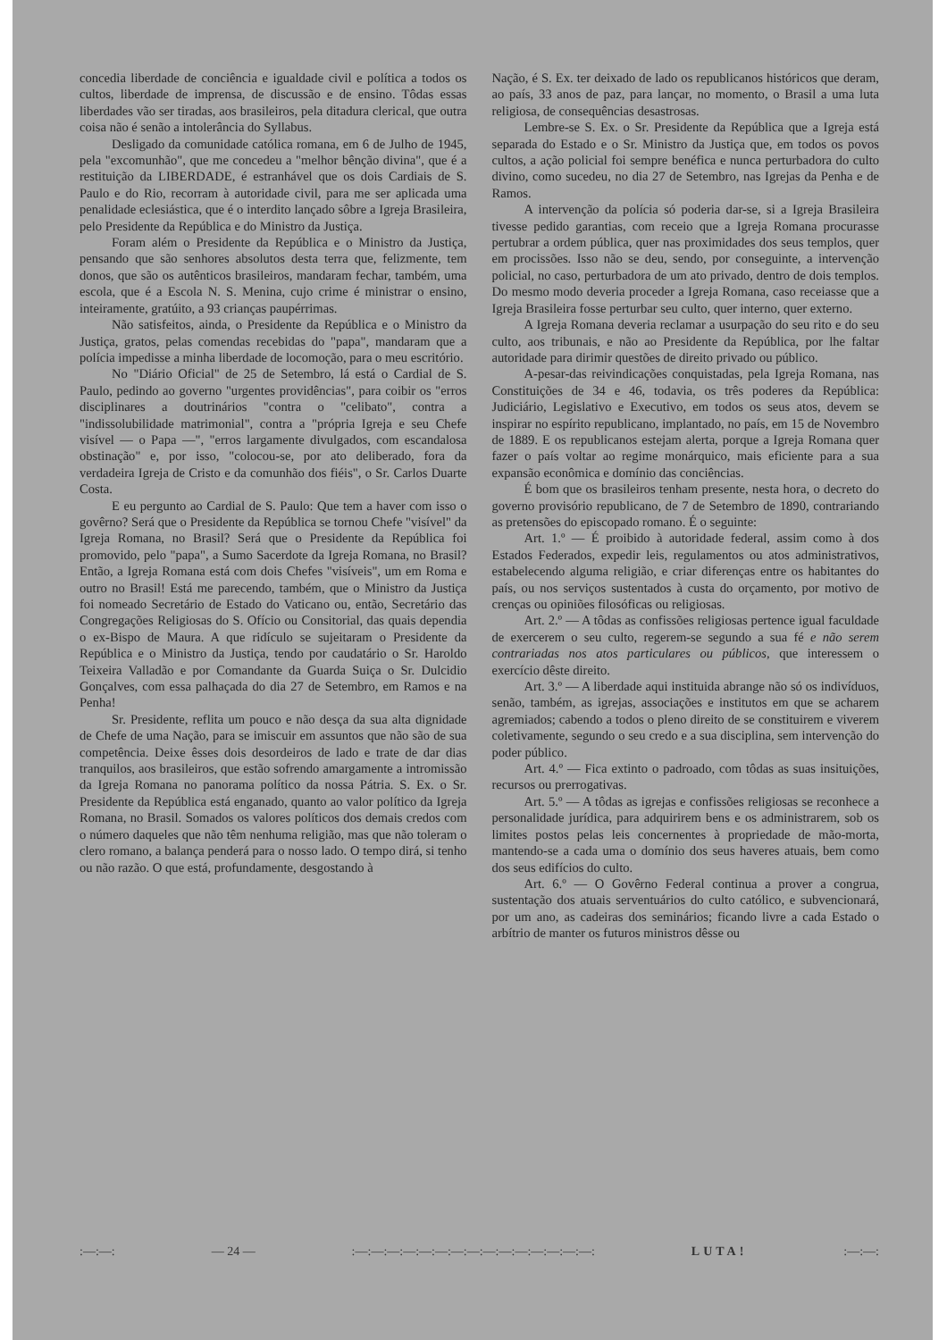concedia liberdade de conciência e igualdade civil e política a todos os cultos, liberdade de imprensa, de discussão e de ensino. Tôdas essas liberdades vão ser tiradas, aos brasileiros, pela ditadura clerical, que outra coisa não é senão a intolerância do Syllabus.
Desligado da comunidade católica romana, em 6 de Julho de 1945, pela "excomunhão", que me concedeu a "melhor bênção divina", que é a restituição da LIBERDADE, é estranhável que os dois Cardiais de S. Paulo e do Rio, recorram à autoridade civil, para me ser aplicada uma penalidade eclesiástica, que é o interdito lançado sôbre a Igreja Brasileira, pelo Presidente da República e do Ministro da Justiça.
Foram além o Presidente da República e o Ministro da Justiça, pensando que são senhores absolutos desta terra que, felizmente, tem donos, que são os autênticos brasileiros, mandaram fechar, também, uma escola, que é a Escola N. S. Menina, cujo crime é ministrar o ensino, inteiramente, gratúito, a 93 crianças paupérrimas.
Não satisfeitos, ainda, o Presidente da República e o Ministro da Justiça, gratos, pelas comendas recebidas do "papa", mandaram que a polícia impedisse a minha liberdade de locomoção, para o meu escritório.
No "Diário Oficial" de 25 de Setembro, lá está o Cardial de S. Paulo, pedindo ao governo "urgentes providências", para coibir os "erros disciplinares a doutrinários "contra o "celibato", contra a "indissolubilidade matrimonial", contra a "própria Igreja e seu Chefe visível — o Papa —", "erros largamente divulgados, com escandalosa obstinação" e, por isso, "colocou-se, por ato deliberado, fora da verdadeira Igreja de Cristo e da comunhão dos fiéis", o Sr. Carlos Duarte Costa.
E eu pergunto ao Cardial de S. Paulo: Que tem a haver com isso o govêrno? Será que o Presidente da República se tornou Chefe "visível" da Igreja Romana, no Brasil? Será que o Presidente da República foi promovido, pelo "papa", a Sumo Sacerdote da Igreja Romana, no Brasil? Então, a Igreja Romana está com dois Chefes "visíveis", um em Roma e outro no Brasil! Está me parecendo, também, que o Ministro da Justiça foi nomeado Secretário de Estado do Vaticano ou, então, Secretário das Congregações Religiosas do S. Ofício ou Consitorial, das quais dependia o ex-Bispo de Maura. A que ridículo se sujeitaram o Presidente da República e o Ministro da Justiça, tendo por caudatário o Sr. Haroldo Teixeira Valladão e por Comandante da Guarda Suiça o Sr. Dulcidio Gonçalves, com essa palhaçada do dia 27 de Setembro, em Ramos e na Penha!
Sr. Presidente, reflita um pouco e não desça da sua alta dignidade de Chefe de uma Nação, para se imiscuir em assuntos que não são de sua competência. Deixe êsses dois desordeiros de lado e trate de dar dias tranquilos, aos brasileiros, que estão sofrendo amargamente a intromissão da Igreja Romana no panorama político da nossa Pátria. S. Ex. o Sr. Presidente da República está enganado, quanto ao valor político da Igreja Romana, no Brasil. Somados os valores políticos dos demais credos com o número daqueles que não têm nenhuma religião, mas que não toleram o clero romano, a balança penderá para o nosso lado. O tempo dirá, si tenho ou não razão. O que está, profundamente, desgostando à
Nação, é S. Ex. ter deixado de lado os republicanos históricos que deram, ao país, 33 anos de paz, para lançar, no momento, o Brasil a uma luta religiosa, de consequências desastrosas.
Lembre-se S. Ex. o Sr. Presidente da República que a Igreja está separada do Estado e o Sr. Ministro da Justiça que, em todos os povos cultos, a ação policial foi sempre benéfica e nunca perturbadora do culto divino, como sucedeu, no dia 27 de Setembro, nas Igrejas da Penha e de Ramos.
A intervenção da polícia só poderia dar-se, si a Igreja Brasileira tivesse pedido garantias, com receio que a Igreja Romana procurasse pertubrar a ordem pública, quer nas proximidades dos seus templos, quer em procissões. Isso não se deu, sendo, por conseguinte, a intervenção policial, no caso, perturbadora de um ato privado, dentro de dois templos. Do mesmo modo deveria proceder a Igreja Romana, caso receiasse que a Igreja Brasileira fosse perturbar seu culto, quer interno, quer externo.
A Igreja Romana deveria reclamar a usurpação do seu rito e do seu culto, aos tribunais, e não ao Presidente da República, por lhe faltar autoridade para dirimir questões de direito privado ou público.
A-pesar-das reivindicações conquistadas, pela Igreja Romana, nas Constituições de 34 e 46, todavia, os três poderes da República: Judiciário, Legislativo e Executivo, em todos os seus atos, devem se inspirar no espírito republicano, implantado, no país, em 15 de Novembro de 1889. E os republicanos estejam alerta, porque a Igreja Romana quer fazer o país voltar ao regime monárquico, mais eficiente para a sua expansão econômica e domínio das conciências.
É bom que os brasileiros tenham presente, nesta hora, o decreto do governo provisório republicano, de 7 de Setembro de 1890, contrariando as pretensões do episcopado romano. É o seguinte:
Art. 1.º — É proibido à autoridade federal, assim como à dos Estados Federados, expedir leis, regulamentos ou atos administrativos, estabelecendo alguma religião, e criar diferenças entre os habitantes do país, ou nos serviços sustentados à custa do orçamento, por motivo de crenças ou opiniões filosóficas ou religiosas.
Art. 2.º — A tôdas as confissões religiosas pertence igual faculdade de exercerem o seu culto, regerem-se segundo a sua fé e não serem contrariadas nos atos particulares ou públicos, que interessem o exercício dêste direito.
Art. 3.º — A liberdade aqui instituida abrange não só os indivíduos, senão, também, as igrejas, associações e institutos em que se acharem agremiados; cabendo a todos o pleno direito de se constituirem e viverem coletivamente, segundo o seu credo e a sua disciplina, sem intervenção do poder público.
Art. 4.º — Fica extinto o padroado, com tôdas as suas insituições, recursos ou prerrogativas.
Art. 5.º — A tôdas as igrejas e confissões religiosas se reconhece a personalidade jurídica, para adquirirem bens e os administrarem, sob os limites postos pelas leis concernentes à propriedade de mão-morta, mantendo-se a cada uma o domínio dos seus haveres atuais, bem como dos seus edifícios do culto.
Art. 6.º — O Govêrno Federal continua a prover a congrua, sustentação dos atuais serventuários do culto católico, e subvencionará, por um ano, as cadeiras dos seminários; ficando livre a cada Estado o arbítrio de manter os futuros ministros dêsse ou
:—:—: — 24 — :—:—:—:—:—:—:—:—:—:—:—:—:—:—:—: LUTA! :—:—: